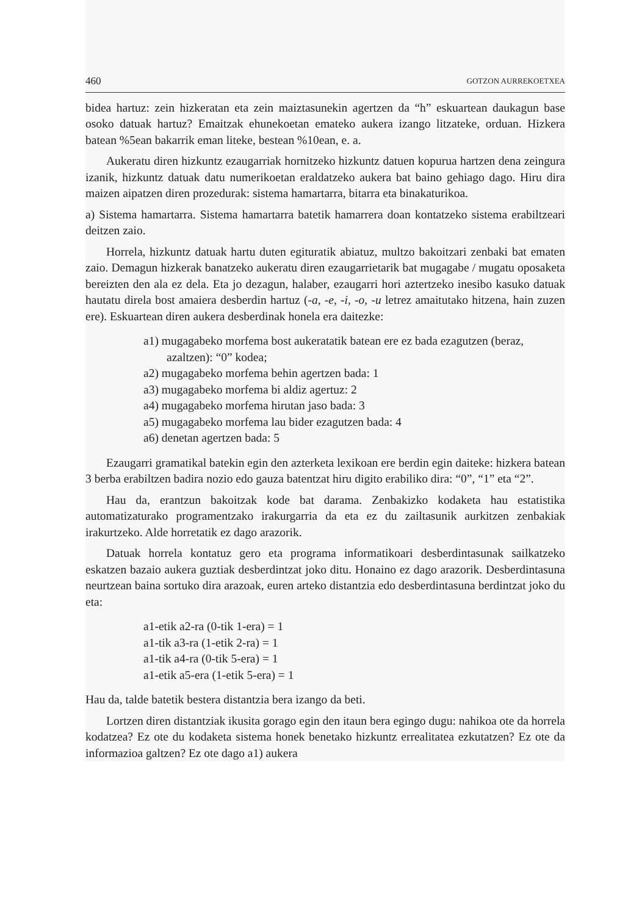460 GOTZON AURREKOETXEA
bidea hartuz: zein hizkeratan eta zein maiztasunekin agertzen da “h” eskuartean daukagun base osoko datuak hartuz? Emaitzak ehunekoetan emateko aukera izango litzateke, orduan. Hizkera batean %5ean bakarrik eman liteke, bestean %10ean, e. a.
Aukeratu diren hizkuntz ezaugarriak hornitzeko hizkuntz datuen kopurua hartzen dena zeingura izanik, hizkuntz datuak datu numerikoetan eraldatzeko aukera bat baino gehiago dago. Hiru dira maizen aipatzen diren prozedurak: sistema hamartarra, bitarra eta binakaturikoa.
a) Sistema hamartarra. Sistema hamartarra batetik hamarrera doan kontatzeko sistema erabiltzeari deitzen zaio.
Horrela, hizkuntz datuak hartu duten egituratik abiatuz, multzo bakoitzari zenbaki bat ematen zaio. Demagun hizkerak banatzeko aukeratu diren ezaugarrietarik bat mugagabe / mugatu oposaketa bereizten den ala ez dela. Eta jo dezagun, halaber, ezaugarri hori aztertzeko inesibo kasuko datuak hautatu direla bost amaiera desberdin hartuz (-a, -e, -i, -o, -u letrez amaitutako hitzena, hain zuzen ere). Eskuartean diren aukera desberdinak honela era daitezke:
a1) mugagabeko morfema bost aukeratatik batean ere ez bada ezagutzen (beraz, azaltzen): “0” kodea;
a2) mugagabeko morfema behin agertzen bada: 1
a3) mugagabeko morfema bi aldiz agertuz: 2
a4) mugagabeko morfema hirutan jaso bada: 3
a5) mugagabeko morfema lau bider ezagutzen bada: 4
a6) denetan agertzen bada: 5
Ezaugarri gramatikal batekin egin den azterketa lexikoan ere berdin egin daiteke: hizkera batean 3 berba erabiltzen badira nozio edo gauza batentzat hiru digito erabiliko dira: “0”, “1” eta “2”.
Hau da, erantzun bakoitzak kode bat darama. Zenbakizko kodaketa hau estatistika automatizaturako programentzako irakurgarria da eta ez du zailtasunik aurkitzen zenbakiak irakurtzeko. Alde horretatik ez dago arazorik.
Datuak horrela kontatuz gero eta programa informatikoari desberdintasunak sailkatzeko eskatzen bazaio aukera guztiak desberdintzat joko ditu. Honaino ez dago arazorik. Desberdintasuna neurtzean baina sortuko dira arazoak, euren arteko distantzia edo desberdintasuna berdintzat joko du eta:
a1-etik a2-ra (0-tik 1-era) = 1
a1-tik a3-ra (1-etik 2-ra) = 1
a1-tik a4-ra (0-tik 5-era) = 1
a1-etik a5-era (1-etik 5-era) = 1
Hau da, talde batetik bestera distantzia bera izango da beti.
Lortzen diren distantziak ikusita gorago egin den itaun bera egingo dugu: nahikoa ote da horrela kodatzea? Ez ote du kodaketa sistema honek benetako hizkuntz errealitatea ezkutatzen? Ez ote da informazioa galtzen? Ez ote dago a1) aukera